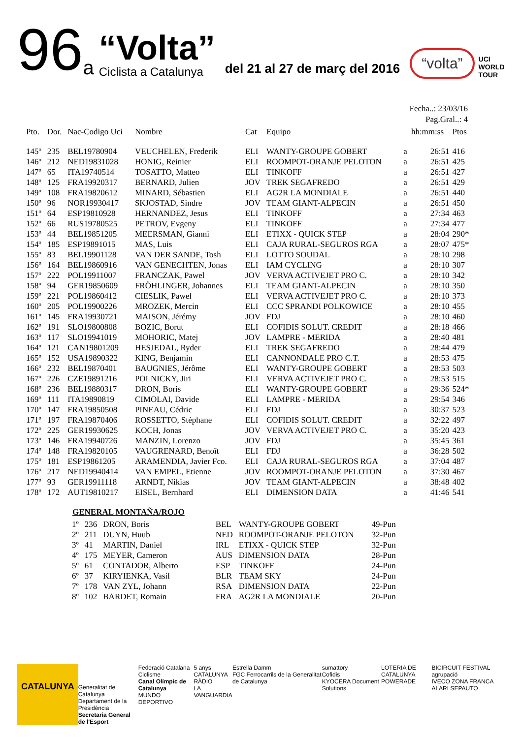96
a
“Volta”
Ciclista a Catalunya
del 21 al 27 de març del 2016
“volta”
UCI
WORLD
TOUR
Fecha..: 23/03/16
Pag.Gral..: 4
| Pto. | Dor. | Nac-Codigo Uci | Nombre | Cat | Equipo | | hh:mm:ss | Ptos |
| --- | --- | --- | --- | --- | --- | --- | --- | --- |
| 145º | 235 | BEL19780904 | VEUCHELEN, Frederik | ELI | WANTY-GROUPE GOBERT | a | 26:51 | 416 |
| 146º | 212 | NED19831028 | HONIG, Reinier | ELI | ROOMPOT-ORANJE PELOTON | a | 26:51 | 425 |
| 147º | 65 | ITA19740514 | TOSATTO, Matteo | ELI | TINKOFF | a | 26:51 | 427 |
| 148º | 125 | FRA19920317 | BERNARD, Julien | JOV | TREK SEGAFREDO | a | 26:51 | 429 |
| 149º | 108 | FRA19820612 | MINARD, Sébastien | ELI | AG2R LA MONDIALE | a | 26:51 | 440 |
| 150º | 96 | NOR19930417 | SKJOSTAD, Sindre | JOV | TEAM GIANT-ALPECIN | a | 26:51 | 450 |
| 151º | 64 | ESP19810928 | HERNANDEZ, Jesus | ELI | TINKOFF | a | 27:34 | 463 |
| 152º | 66 | RUS19780525 | PETROV, Evgeny | ELI | TINKOFF | a | 27:34 | 477 |
| 153º | 44 | BEL19851205 | MEERSMAN, Gianni | ELI | ETIXX - QUICK STEP | a | 28:04 | 290* |
| 154º | 185 | ESP19891015 | MAS, Luis | ELI | CAJA RURAL-SEGUROS RGA | a | 28:07 | 475* |
| 155º | 83 | BEL19901128 | VAN DER SANDE, Tosh | ELI | LOTTO SOUDAL | a | 28:10 | 298 |
| 156º | 164 | BEL19860916 | VAN GENECHTEN, Jonas | ELI | IAM CYCLING | a | 28:10 | 307 |
| 157º | 222 | POL19911007 | FRANCZAK, Pawel | JOV | VERVA ACTIVEJET PRO C. | a | 28:10 | 342 |
| 158º | 94 | GER19850609 | FRÖHLINGER, Johannes | ELI | TEAM GIANT-ALPECIN | a | 28:10 | 350 |
| 159º | 221 | POL19860412 | CIESLIK, Pawel | ELI | VERVA ACTIVEJET PRO C. | a | 28:10 | 373 |
| 160º | 205 | POL19900226 | MROZEK, Mercin | ELI | CCC SPRANDI POLKOWICE | a | 28:10 | 455 |
| 161º | 145 | FRA19930721 | MAISON, Jérémy | JOV | FDJ | a | 28:10 | 460 |
| 162º | 191 | SLO19800808 | BOZIC, Borut | ELI | COFIDIS SOLUT. CREDIT | a | 28:18 | 466 |
| 163º | 117 | SLO19941019 | MOHORIC, Matej | JOV | LAMPRE - MERIDA | a | 28:40 | 481 |
| 164º | 121 | CAN19801209 | HESJEDAL, Ryder | ELI | TREK SEGAFREDO | a | 28:44 | 479 |
| 165º | 152 | USA19890322 | KING, Benjamin | ELI | CANNONDALE PRO C.T. | a | 28:53 | 475 |
| 166º | 232 | BEL19870401 | BAUGNIES, Jérôme | ELI | WANTY-GROUPE GOBERT | a | 28:53 | 503 |
| 167º | 226 | CZE19891216 | POLNICKY, Jiri | ELI | VERVA ACTIVEJET PRO C. | a | 28:53 | 515 |
| 168º | 236 | BEL19880317 | DRON, Boris | ELI | WANTY-GROUPE GOBERT | a | 29:36 | 524* |
| 169º | 111 | ITA19890819 | CIMOLAI, Davide | ELI | LAMPRE - MERIDA | a | 29:54 | 346 |
| 170º | 147 | FRA19850508 | PINEAU, Cédric | ELI | FDJ | a | 30:37 | 523 |
| 171º | 197 | FRA19870406 | ROSSETTO, Stéphane | ELI | COFIDIS SOLUT. CREDIT | a | 32:22 | 497 |
| 172º | 225 | GER19930625 | KOCH, Jonas | JOV | VERVA ACTIVEJET PRO C. | a | 35:20 | 423 |
| 173º | 146 | FRA19940726 | MANZIN, Lorenzo | JOV | FDJ | a | 35:45 | 361 |
| 174º | 148 | FRA19820105 | VAUGRENARD, Benoît | ELI | FDJ | a | 36:28 | 502 |
| 175º | 181 | ESP19861205 | ARAMENDIA, Javier Fco. | ELI | CAJA RURAL-SEGUROS RGA | a | 37:04 | 487 |
| 176º | 217 | NED19940414 | VAN EMPEL, Etienne | JOV | ROOMPOT-ORANJE PELOTON | a | 37:30 | 467 |
| 177º | 93 | GER19911118 | ARNDT, Nikias | JOV | TEAM GIANT-ALPECIN | a | 38:48 | 402 |
| 178º | 172 | AUT19810217 | EISEL, Bernhard | ELI | DIMENSION DATA | a | 41:46 | 541 |
GENERAL MONTAÑA/ROJO
| 1º | 236 | DRON, Boris | BEL | WANTY-GROUPE GOBERT | 49-Pun |
| 2º | 211 | DUYN, Huub | NED | ROOMPOT-ORANJE PELOTON | 32-Pun |
| 3º | 41 | MARTIN, Daniel | IRL | ETIXX - QUICK STEP | 32-Pun |
| 4º | 175 | MEYER, Cameron | AUS | DIMENSION DATA | 28-Pun |
| 5º | 61 | CONTADOR, Alberto | ESP | TINKOFF | 24-Pun |
| 6º | 37 | KIRYIENKA, Vasil | BLR | TEAM SKY | 24-Pun |
| 7º | 178 | VAN ZYL, Johann | RSA | DIMENSION DATA | 22-Pun |
| 8º | 102 | BARDET, Romain | FRA | AG2R LA MONDIALE | 20-Pun |
CATALUNYA
Generalitat de Catalunya
Departament de la Presidència
Secretaria General de l'Esport
Federació Catalana Ciclisme
Canal Olímpic de Catalunya
MUNDO DEPORTIVO
5 anys
CATALUNYA RÀDIO
LA VANGUARDIA
Estrella Damm
FGC Ferrocarrils de la Generalitat de Catalunya
sumattory
Cofidis
KYOCERA Document Solutions
LOTERIA DE CATALUNYA
POWERADE
BICIRCUIT FESTIVAL
agrupació
IVECO ZONA FRANCA ALARI SEPAUTO